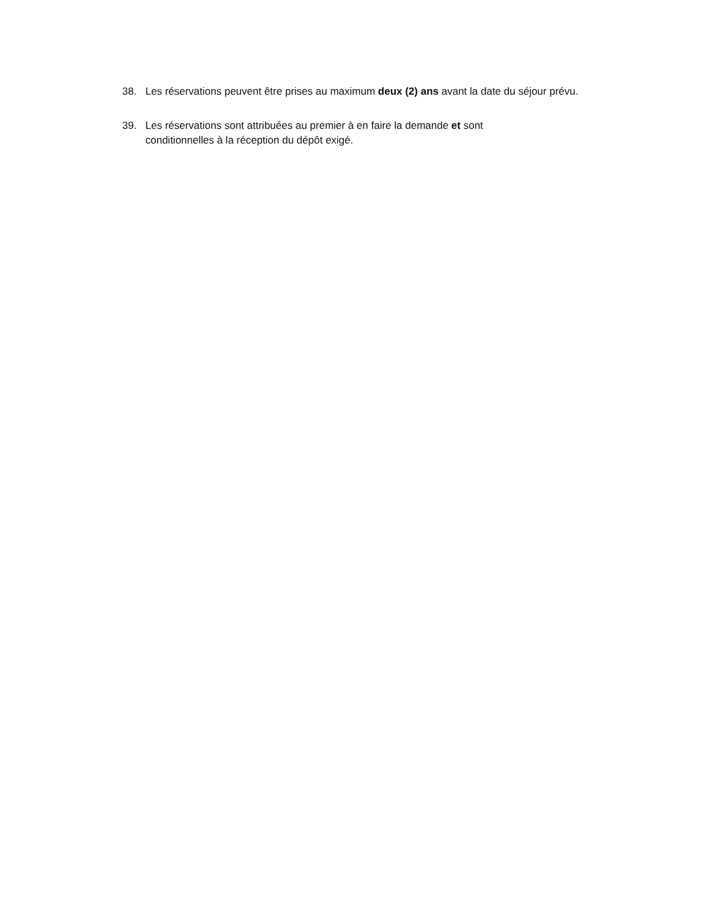38. Les réservations peuvent être prises au maximum deux (2) ans avant la date du séjour prévu.
39. Les réservations sont attribuées au premier à en faire la demande et sont
conditionnelles à la réception du dépôt exigé.